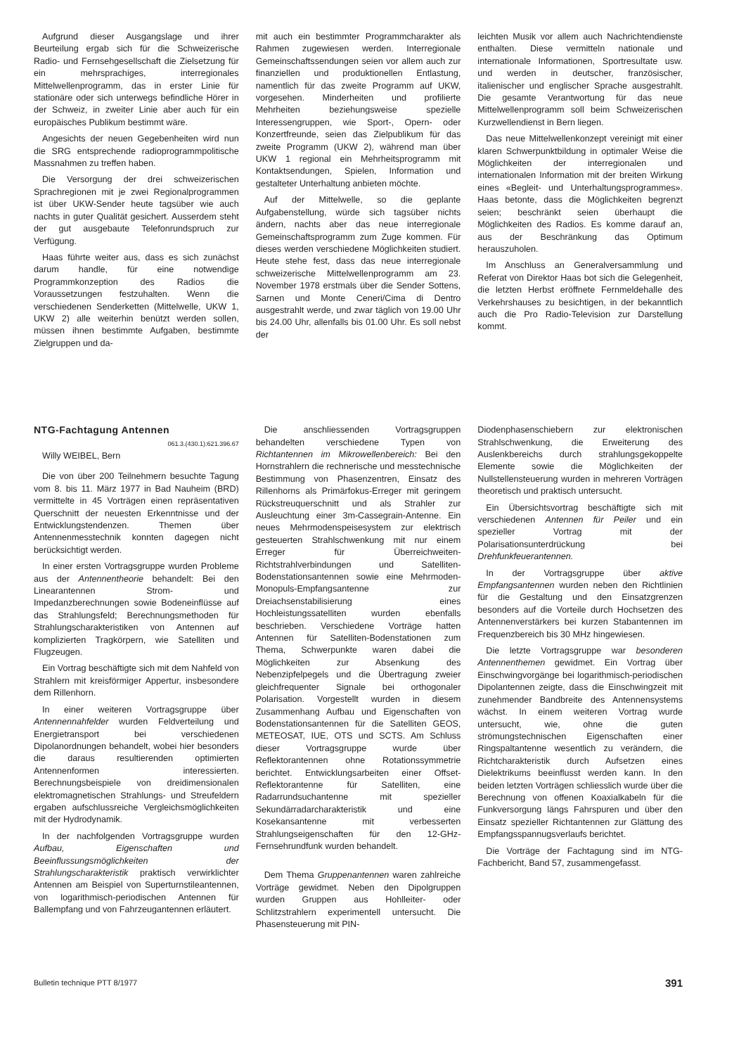Aufgrund dieser Ausgangslage und ihrer Beurteilung ergab sich für die Schweizerische Radio- und Fernsehgesellschaft die Zielsetzung für ein mehrsprachiges, interregionales Mittelwellenprogramm, das in erster Linie für stationäre oder sich unterwegs befindliche Hörer in der Schweiz, in zweiter Linie aber auch für ein europäisches Publikum bestimmt wäre.
Angesichts der neuen Gegebenheiten wird nun die SRG entsprechende radioprogrammpolitische Massnahmen zu treffen haben.
Die Versorgung der drei schweizerischen Sprachregionen mit je zwei Regionalprogrammen ist über UKW-Sender heute tagsüber wie auch nachts in guter Qualität gesichert. Ausserdem steht der gut ausgebaute Telefonrundspruch zur Verfügung.
Haas führte weiter aus, dass es sich zunächst darum handle, für eine notwendige Programmkonzeption des Radios die Voraussetzungen festzuhalten. Wenn die verschiedenen Senderketten (Mittelwelle, UKW 1, UKW 2) alle weiterhin benützt werden sollen, müssen ihnen bestimmte Aufgaben, bestimmte Zielgruppen und da-
mit auch ein bestimmter Programmcharakter als Rahmen zugewiesen werden. Interregionale Gemeinschaftssendungen seien vor allem auch zur finanziellen und produktionellen Entlastung, namentlich für das zweite Programm auf UKW, vorgesehen. Minderheiten und profilierte Mehrheiten beziehungsweise spezielle Interessengruppen, wie Sport-, Opern- oder Konzertfreunde, seien das Zielpublikum für das zweite Programm (UKW 2), während man über UKW 1 regional ein Mehrheitsprogramm mit Kontaktsendungen, Spielen, Information und gestalteter Unterhaltung anbieten möchte.
Auf der Mittelwelle, so die geplante Aufgabenstellung, würde sich tagsüber nichts ändern, nachts aber das neue interregionale Gemeinschaftsprogramm zum Zuge kommen. Für dieses werden verschiedene Möglichkeiten studiert. Heute stehe fest, dass das neue interregionale schweizerische Mittelwellenprogramm am 23. November 1978 erstmals über die Sender Sottens, Sarnen und Monte Ceneri/Cima di Dentro ausgestrahlt werde, und zwar täglich von 19.00 Uhr bis 24.00 Uhr, allenfalls bis 01.00 Uhr. Es soll nebst der
leichten Musik vor allem auch Nachrichtendienste enthalten. Diese vermitteln nationale und internationale Informationen, Sportresultate usw. und werden in deutscher, französischer, italienischer und englischer Sprache ausgestrahlt. Die gesamte Verantwortung für das neue Mittelwellenprogramm soll beim Schweizerischen Kurzwellendienst in Bern liegen.
Das neue Mittelwellenkonzept vereinigt mit einer klaren Schwerpunktbildung in optimaler Weise die Möglichkeiten der interregionalen und internationalen Information mit der breiten Wirkung eines «Begleit- und Unterhaltungsprogrammes». Haas betonte, dass die Möglichkeiten begrenzt seien; beschränkt seien überhaupt die Möglichkeiten des Radios. Es komme darauf an, aus der Beschränkung das Optimum herauszuholen.
Im Anschluss an Generalversammlung und Referat von Direktor Haas bot sich die Gelegenheit, die letzten Herbst eröffnete Fernmeldehalle des Verkehrshauses zu besichtigen, in der bekanntlich auch die Pro Radio-Television zur Darstellung kommt.
NTG-Fachtagung Antennen
061.3.(430.1):621.396.67
Willy WEIBEL, Bern
Die von über 200 Teilnehmern besuchte Tagung vom 8. bis 11. März 1977 in Bad Nauheim (BRD) vermittelte in 45 Vorträgen einen repräsentativen Querschnitt der neuesten Erkenntnisse und der Entwicklungstendenzen. Themen über Antennenmesstechnik konnten dagegen nicht berücksichtigt werden.
In einer ersten Vortragsgruppe wurden Probleme aus der Antennentheorie behandelt: Bei den Linearantennen Strom- und Impedanzberechnungen sowie Bodeneinflüsse auf das Strahlungsfeld; Berechnungsmethoden für Strahlungscharakteristiken von Antennen auf komplizierten Tragkörpern, wie Satelliten und Flugzeugen.
Ein Vortrag beschäftigte sich mit dem Nahfeld von Strahlern mit kreisförmiger Appertur, insbesondere dem Rillenhorn.
In einer weiteren Vortragsgruppe über Antennennahfelder wurden Feldverteilung und Energietransport bei verschiedenen Dipolanordnungen behandelt, wobei hier besonders die daraus resultierenden optimierten Antennenformen interessierten. Berechnungsbeispiele von dreidimensionalen elektromagnetischen Strahlungs- und Streufeldern ergaben aufschlussreiche Vergleichsmöglichkeiten mit der Hydrodynamik.
In der nachfolgenden Vortragsgruppe wurden Aufbau, Eigenschaften und Beeinflussungsmöglichkeiten der Strahlungscharakteristik praktisch verwirklichter Antennen am Beispiel von Superturnstileantennen, von logarithmisch-periodischen Antennen für Ballempfang und von Fahrzeugantennen erläutert.
Die anschliessenden Vortragsgruppen behandelten verschiedene Typen von Richtantennen im Mikrowellenbereich: Bei den Hornstrahlern die rechnerische und messtechnische Bestimmung von Phasenzentren, Einsatz des Rillenhorns als Primärfokus-Erreger mit geringem Rückstreuquerschnitt und als Strahler zur Ausleuchtung einer 3m-Cassegrain-Antenne. Ein neues Mehrmodenspeisesystem zur elektrisch gesteuerten Strahlschwenkung mit nur einem Erreger für Überreichweiten-Richtstrahlverbindungen und Satelliten-Bodenstationsantennen sowie eine Mehrmoden-Monopuls-Empfangsantenne zur Dreiachsenstabilisierung eines Hochleistungssatelliten wurden ebenfalls beschrieben. Verschiedene Vorträge hatten Antennen für Satelliten-Bodenstationen zum Thema, Schwerpunkte waren dabei die Möglichkeiten zur Absenkung des Nebenzipfelpegels und die Übertragung zweier gleichfrequenter Signale bei orthogonaler Polarisation. Vorgestellt wurden in diesem Zusammenhang Aufbau und Eigenschaften von Bodenstationsantennen für die Satelliten GEOS, METEOSAT, IUE, OTS und SCTS. Am Schluss dieser Vortragsgruppe wurde über Reflektorantennen ohne Rotationssymmetrie berichtet. Entwicklungsarbeiten einer Offset-Reflektorantenne für Satelliten, eine Radarrundsuchantenne mit spezieller Sekundärradarcharakteristik und eine Kosekansantenne mit verbesserten Strahlungseigenschaften für den 12-GHz-Fernsehrundfunk wurden behandelt.
Dem Thema Gruppenantennen waren zahlreiche Vorträge gewidmet. Neben den Dipolgruppen wurden Gruppen aus Hohlleiter- oder Schlitzstrahlern experimentell untersucht. Die Phasensteuerung mit PIN-
Diodenphasenschiebern zur elektronischen Strahlschwenkung, die Erweiterung des Auslenkbereichs durch strahlungsgekoppelte Elemente sowie die Möglichkeiten der Nullstellensteuerung wurden in mehreren Vorträgen theoretisch und praktisch untersucht.
Ein Übersichtsvortrag beschäftigte sich mit verschiedenen Antennen für Peiler und ein spezieller Vortrag mit der Polarisationsunterdrückung bei Drehfunkfeuerantennen.
In der Vortragsgruppe über aktive Empfangsantennen wurden neben den Richtlinien für die Gestaltung und den Einsatzgrenzen besonders auf die Vorteile durch Hochsetzen des Antennenverstärkers bei kurzen Stabantennen im Frequenzbereich bis 30 MHz hingewiesen.
Die letzte Vortragsgruppe war besonderen Antennenthemen gewidmet. Ein Vortrag über Einschwingvorgänge bei logarithmisch-periodischen Dipolantennen zeigte, dass die Einschwingzeit mit zunehmender Bandbreite des Antennensystems wächst. In einem weiteren Vortrag wurde untersucht, wie, ohne die guten strömungstechnischen Eigenschaften einer Ringspaltantenne wesentlich zu verändern, die Richtcharakteristik durch Aufsetzen eines Dielektrikums beeinflusst werden kann. In den beiden letzten Vorträgen schliesslich wurde über die Berechnung von offenen Koaxialkabeln für die Funkversorgung längs Fahrspuren und über den Einsatz spezieller Richtantennen zur Glättung des Empfangsspannugsverlaufs berichtet.
Die Vorträge der Fachtagung sind im NTG-Fachbericht, Band 57, zusammengefasst.
Bulletin technique PTT 8/1977 391